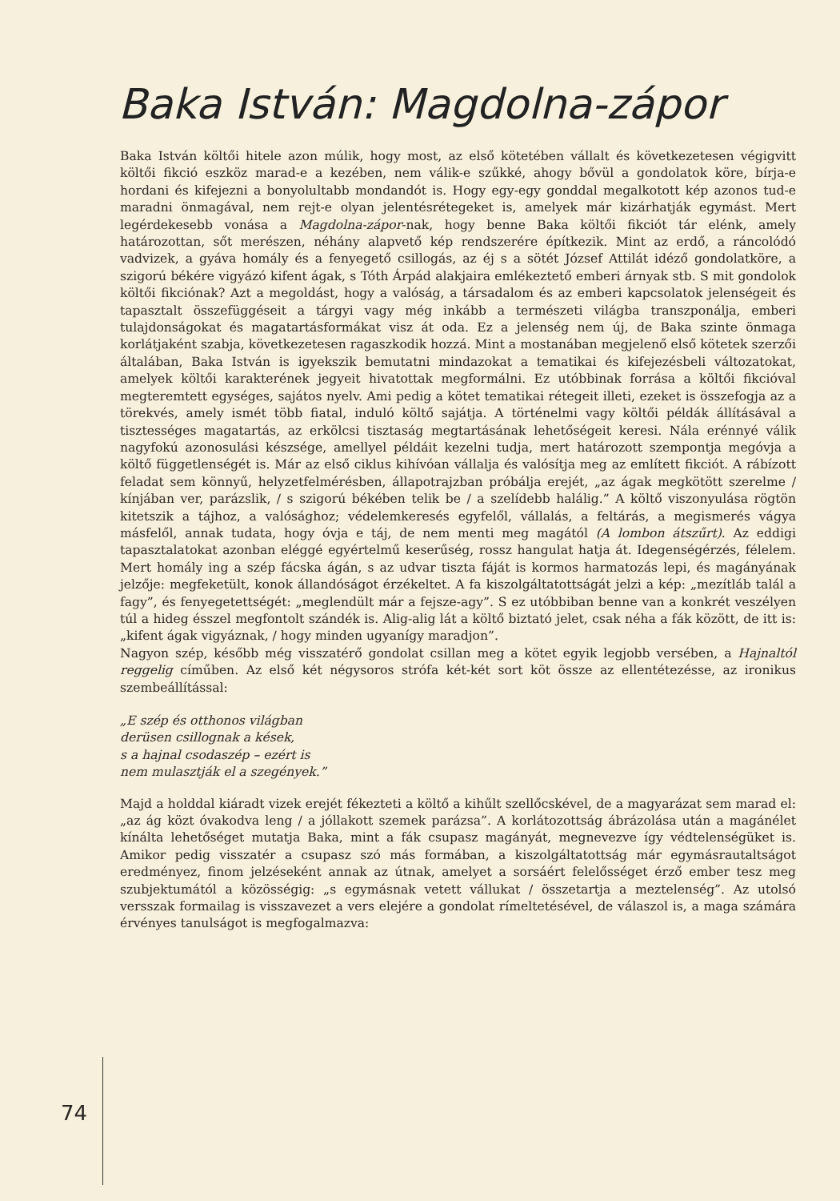Baka István: Magdolna-zápor
Baka István költői hitele azon múlik, hogy most, az első kötetében vállalt és következetesen végigvitt költői fikció eszköz marad-e a kezében, nem válik-e szűkké, ahogy bővül a gondolatok köre, bírja-e hordani és kifejezni a bonyolultabb mondandót is. Hogy egy-egy gonddal megalkotott kép azonos tud-e maradni önmagával, nem rejt-e olyan jelentésrétegeket is, amelyek már kizárhatják egymást. Mert legérdekesebb vonása a Magdolna-zápor-nak, hogy benne Baka költői fikciót tár elénk, amely határozottan, sőt merészen, néhány alapvető kép rendszerére építkezik. Mint az erdő, a ráncolódó vadvizek, a gyáva homály és a fenyegető csillogás, az éj s a sötét József Attilát idéző gondolatköre, a szigorú békére vigyázó kifent ágak, s Tóth Árpád alakjaira emlékeztető emberi árnyak stb. S mit gondolok költői fikciónak? Azt a megoldást, hogy a valóság, a társadalom és az emberi kapcsolatok jelenségeit és tapasztalt összefüggéseit a tárgyi vagy még inkább a természeti világba transzponálja, emberi tulajdonságokat és magatartásformákat visz át oda. Ez a jelenség nem új, de Baka szinte önmaga korlátjaként szabja, következetesen ragaszkodik hozzá. Mint a mostanában megjelenő első kötetek szerzői általában, Baka István is igyekszik bemutatni mindazokat a tematikai és kifejezésbeli változatokat, amelyek költői karakterének jegyeit hivatottak megformálni. Ez utóbbinak forrása a költői fikcióval megteremtett egységes, sajátos nyelv. Ami pedig a kötet tematikai rétegeit illeti, ezeket is összefogja az a törekvés, amely ismét több fiatal, induló költő sajátja. A történelmi vagy költői példák állításával a tisztességes magatartás, az erkölcsi tisztaság megtartásának lehetőségeit keresi. Nála erénnyé válik nagyfokú azonosulási készsége, amellyel példáit kezelni tudja, mert határozott szempontja megóvja a költő függetlenségét is. Már az első ciklus kihívóan vállalja és valósítja meg az említett fikciót. A rábízott feladat sem könnyű, helyzetfelmérésben, állapotrajzban próbálja erejét, „az ágak megkötött szerelme / kínjában ver, parázslik, / s szigorú békében telik be / a szelídebb halálig.” A költő viszonyulása rögtön kitetszik a tájhoz, a valósághoz; védelemkeresés egyfelől, vállalás, a feltárás, a megismerés vágya másfelől, annak tudata, hogy óvja e táj, de nem menti meg magától (A lombon átszűrt). Az eddigi tapasztalatokat azonban eléggé egyértelmű keserűség, rossz hangulat hatja át. Idegenségérzés, félelem. Mert homály ing a szép fácska ágán, s az udvar tiszta fáját is kormos harmatozás lepi, és magányának jelzője: megfeketült, konok állandóságot érzékeltet. A fa kiszolgáltatottságát jelzi a kép: „mezítláb talál a fagy”, és fenyegetettségét: „meglendült már a fejsze-agy”. S ez utóbbiban benne van a konkrét veszélyen túl a hideg ésszel megfontolt szándék is. Alig-alig lát a költő biztató jelet, csak néha a fák között, de itt is: „kifent ágak vigyáznak, / hogy minden ugyanígy maradjon”.
Nagyon szép, később még visszatérő gondolat csillan meg a kötet egyik legjobb versében, a Hajnaltól reggelig címűben. Az első két négysoros strófa két-két sort köt össze az ellentétezésse, az ironikus szembeállítással:
„E szép és otthonos világban
derüsen csillognak a kések,
s a hajnal csodaszép – ezért is
nem mulasztják el a szegények.”
Majd a holddal kiáradt vizek erejét fékezteti a költő a kihűlt szellőcskével, de a magyarázat sem marad el: „az ág közt óvakodva leng / a jóllakott szemek parázsa”. A korlátozottság ábrázolása után a magánélet kínálta lehetőséget mutatja Baka, mint a fák csupasz magányát, megnevezve így védtelenségüket is. Amikor pedig visszatér a csupasz szó más formában, a kiszolgáltatottság már egymásrautaltságot eredményez, finom jelzéseként annak az útnak, amelyet a sorsáért felelősséget érző ember tesz meg szubjektumától a közösségig: „s egymásnak vetett vállukat / összetartja a meztelenség”. Az utolsó versszak formailag is visszavezet a vers elejére a gondolat rímeltetésével, de válaszol is, a maga számára érvényes tanulságot is megfogalmazva:
74